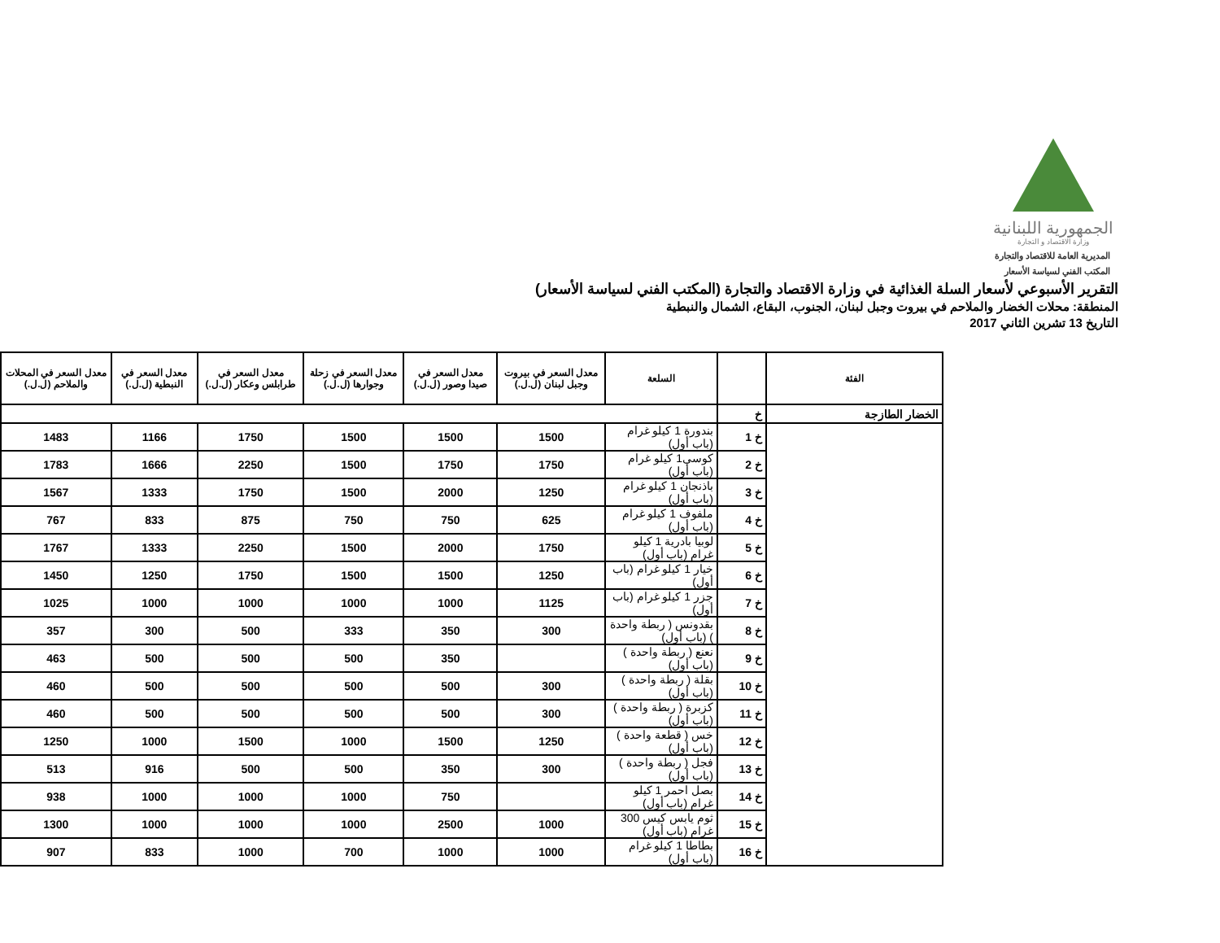الجمهورية اللبنانية
وزارة الاقتصاد و التجارة
المديرية العامة للاقتصاد والتجارة
المكتب الفني لسياسة الأسعار
التقرير الأسبوعي لأسعار السلة الغذائية في وزارة الاقتصاد والتجارة (المكتب الفني لسياسة الأسعار)
المنطقة: محلات الخضار والملاحم في بيروت وجبل لبنان، الجنوب، البقاع، الشمال والنبطية
التاريخ 13 تشرين الثاني 2017
| الفئة | | السلعة | معدل السعر في بيروت وجبل لبنان (ل.ل.) | معدل السعر في صيدا وصور (ل.ل.) | معدل السعر في زحلة وجوارها (ل.ل.) | معدل السعر في طرابلس وعكار (ل.ل.) | معدل السعر في النبطية (ل.ل.) | معدل السعر في المحلات والملاحم (ل.ل.) |
| --- | --- | --- | --- | --- | --- | --- | --- | --- |
| الخضار الطازجة | خ | | | | | | | |
| | خ 1 | بندورة 1 كيلو غرام (باب أول) | 1500 | 1500 | 1500 | 1750 | 1166 | 1483 |
| | خ 2 | كوسى1 كيلو غرام (باب أول) | 1750 | 1750 | 1500 | 2250 | 1666 | 1783 |
| | خ 3 | باذنجان 1 كيلو غرام (باب أول) | 1250 | 2000 | 1500 | 1750 | 1333 | 1567 |
| | خ 4 | ملفوف 1 كيلو غرام (باب أول) | 625 | 750 | 750 | 875 | 833 | 767 |
| | خ 5 | لوبيا بادرية 1 كيلو غرام (باب أول) | 1750 | 2000 | 1500 | 2250 | 1333 | 1767 |
| | خ 6 | خيار 1 كيلو غرام (باب أول) | 1250 | 1500 | 1500 | 1750 | 1250 | 1450 |
| | خ 7 | جزر 1 كيلو غرام (باب أول) | 1125 | 1000 | 1000 | 1000 | 1000 | 1025 |
| | خ 8 | بقدونس ( ربطة واحدة ) (باب أول) | 300 | 350 | 333 | 500 | 300 | 357 |
| | خ 9 | نعنع ( ربطة واحدة ) (باب أول) | | 350 | 500 | 500 | 500 | 463 |
| | خ 10 | بقلة ( ربطة واحدة ) (باب أول) | 300 | 500 | 500 | 500 | 500 | 460 |
| | خ 11 | كزبرة ( ربطة واحدة ) (باب أول) | 300 | 500 | 500 | 500 | 500 | 460 |
| | خ 12 | خس ( قطعة واحدة ) (باب أول) | 1250 | 1500 | 1000 | 1500 | 1000 | 1250 |
| | خ 13 | فجل ( ربطة واحدة ) (باب أول) | 300 | 350 | 500 | 500 | 916 | 513 |
| | خ 14 | بصل احمر 1 كيلو غرام (باب أول) | | 750 | 1000 | 1000 | 1000 | 938 |
| | خ 15 | ثوم يابس كيس 300 غرام (باب أول) | 1000 | 2500 | 1000 | 1000 | 1000 | 1300 |
| | خ 16 | بطاطا 1 كيلو غرام (باب أول) | 1000 | 1000 | 700 | 1000 | 833 | 907 |